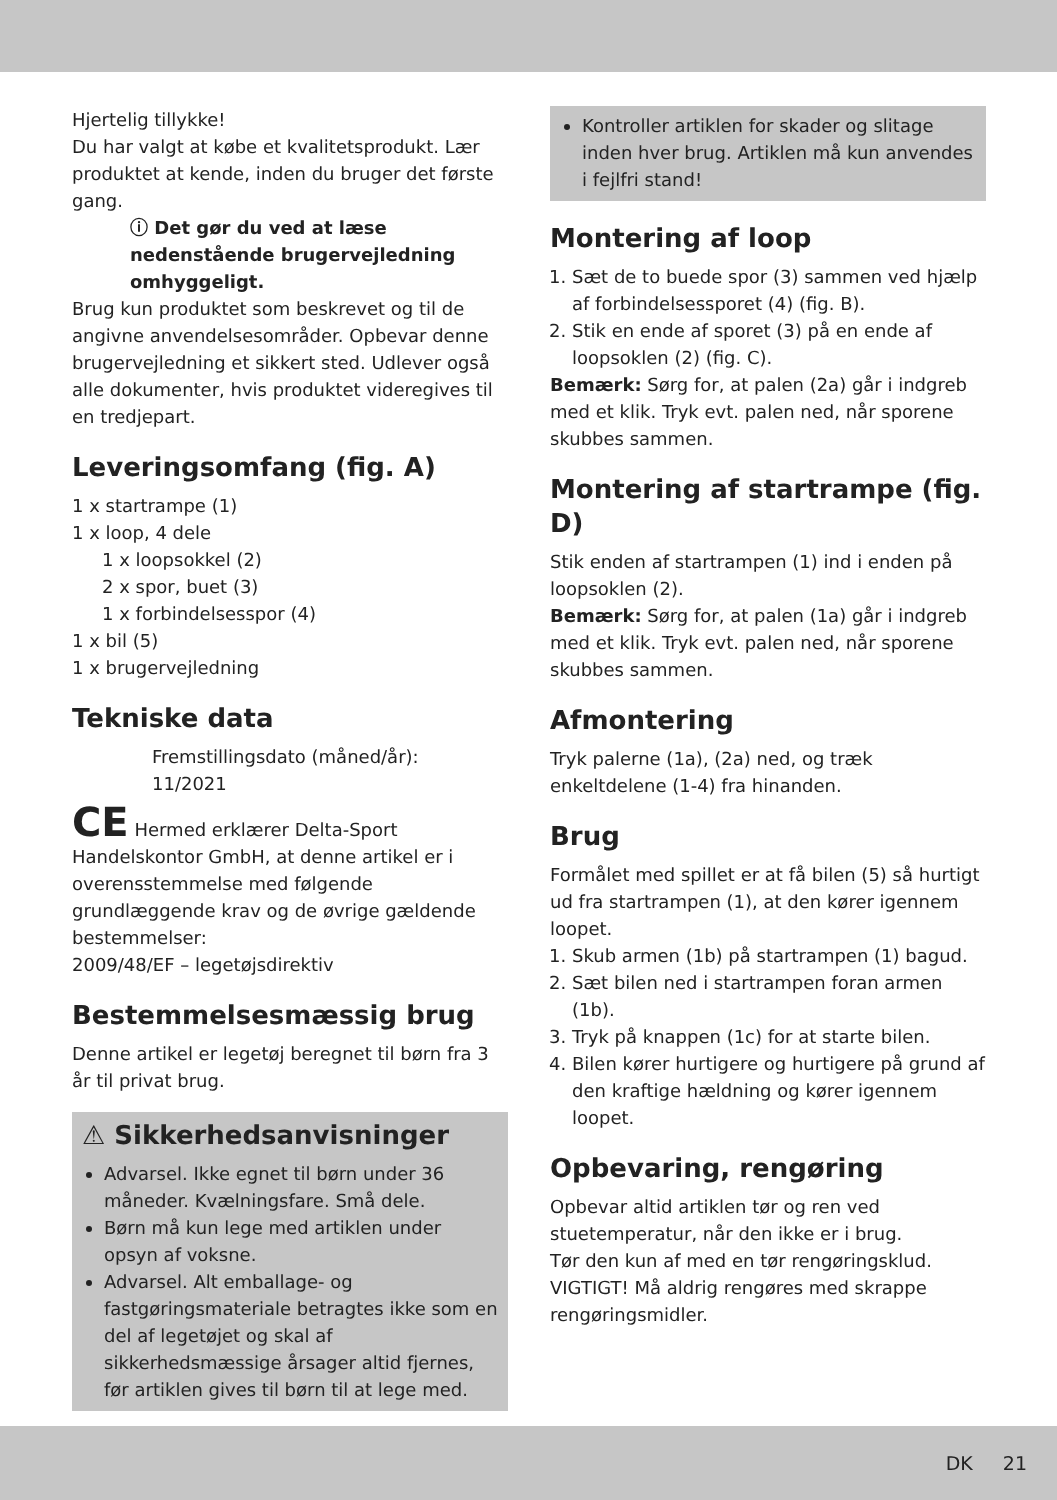Hjertelig tillykke!
Du har valgt at købe et kvalitetsprodukt. Lær produktet at kende, inden du bruger det første gang.
ⓘ Det gør du ved at læse nedenstående brugervejledning omhyggeligt.
Brug kun produktet som beskrevet og til de angivne anvendelsesområder. Opbevar denne brugervejledning et sikkert sted. Udlever også alle dokumenter, hvis produktet videregives til en tredjepart.
Leveringsomfang (fig. A)
1 x startrampe (1)
1 x loop, 4 dele
1 x loopsokkel (2)
2 x spor, buet (3)
1 x forbindelsesspor (4)
1 x bil (5)
1 x brugervejledning
Tekniske data
Fremstillingsdato (måned/år):
11/2021
CE Hermed erklærer Delta-Sport Handelskontor GmbH, at denne artikel er i overensstemmelse med følgende grundlæggende krav og de øvrige gældende bestemmelser:
2009/48/EF – legetøjsdirektiv
Bestemmelsesmæssig brug
Denne artikel er legetøj beregnet til børn fra 3 år til privat brug.
⚠ Sikkerhedsanvisninger
Advarsel. Ikke egnet til børn under 36 måneder. Kvælningsfare. Små dele.
Børn må kun lege med artiklen under opsyn af voksne.
Advarsel. Alt emballage- og fastgøringsmateriale betragtes ikke som en del af legetøjet og skal af sikkerhedsmæssige årsager altid fjernes, før artiklen gives til børn til at lege med.
Kontroller artiklen for skader og slitage inden hver brug. Artiklen må kun anvendes i fejlfri stand!
Montering af loop
1. Sæt de to buede spor (3) sammen ved hjælp af forbindelsessporet (4) (fig. B).
2. Stik en ende af sporet (3) på en ende af loopsoklen (2) (fig. C).
Bemærk: Sørg for, at palen (2a) går i indgreb med et klik. Tryk evt. palen ned, når sporene skubbes sammen.
Montering af startrampe (fig. D)
Stik enden af startrampen (1) ind i enden på loopsoklen (2).
Bemærk: Sørg for, at palen (1a) går i indgreb med et klik. Tryk evt. palen ned, når sporene skubbes sammen.
Afmontering
Tryk palerne (1a), (2a) ned, og træk enkeltdelene (1-4) fra hinanden.
Brug
Formålet med spillet er at få bilen (5) så hurtigt ud fra startrampen (1), at den kører igennem loopet.
1. Skub armen (1b) på startrampen (1) bagud.
2. Sæt bilen ned i startrampen foran armen (1b).
3. Tryk på knappen (1c) for at starte bilen.
4. Bilen kører hurtigere og hurtigere på grund af den kraftige hældning og kører igennem loopet.
Opbevaring, rengøring
Opbevar altid artiklen tør og ren ved stuetemperatur, når den ikke er i brug.
Tør den kun af med en tør rengøringsklud.
VIGTIGT! Må aldrig rengøres med skrappe rengøringsmidler.
DK 21